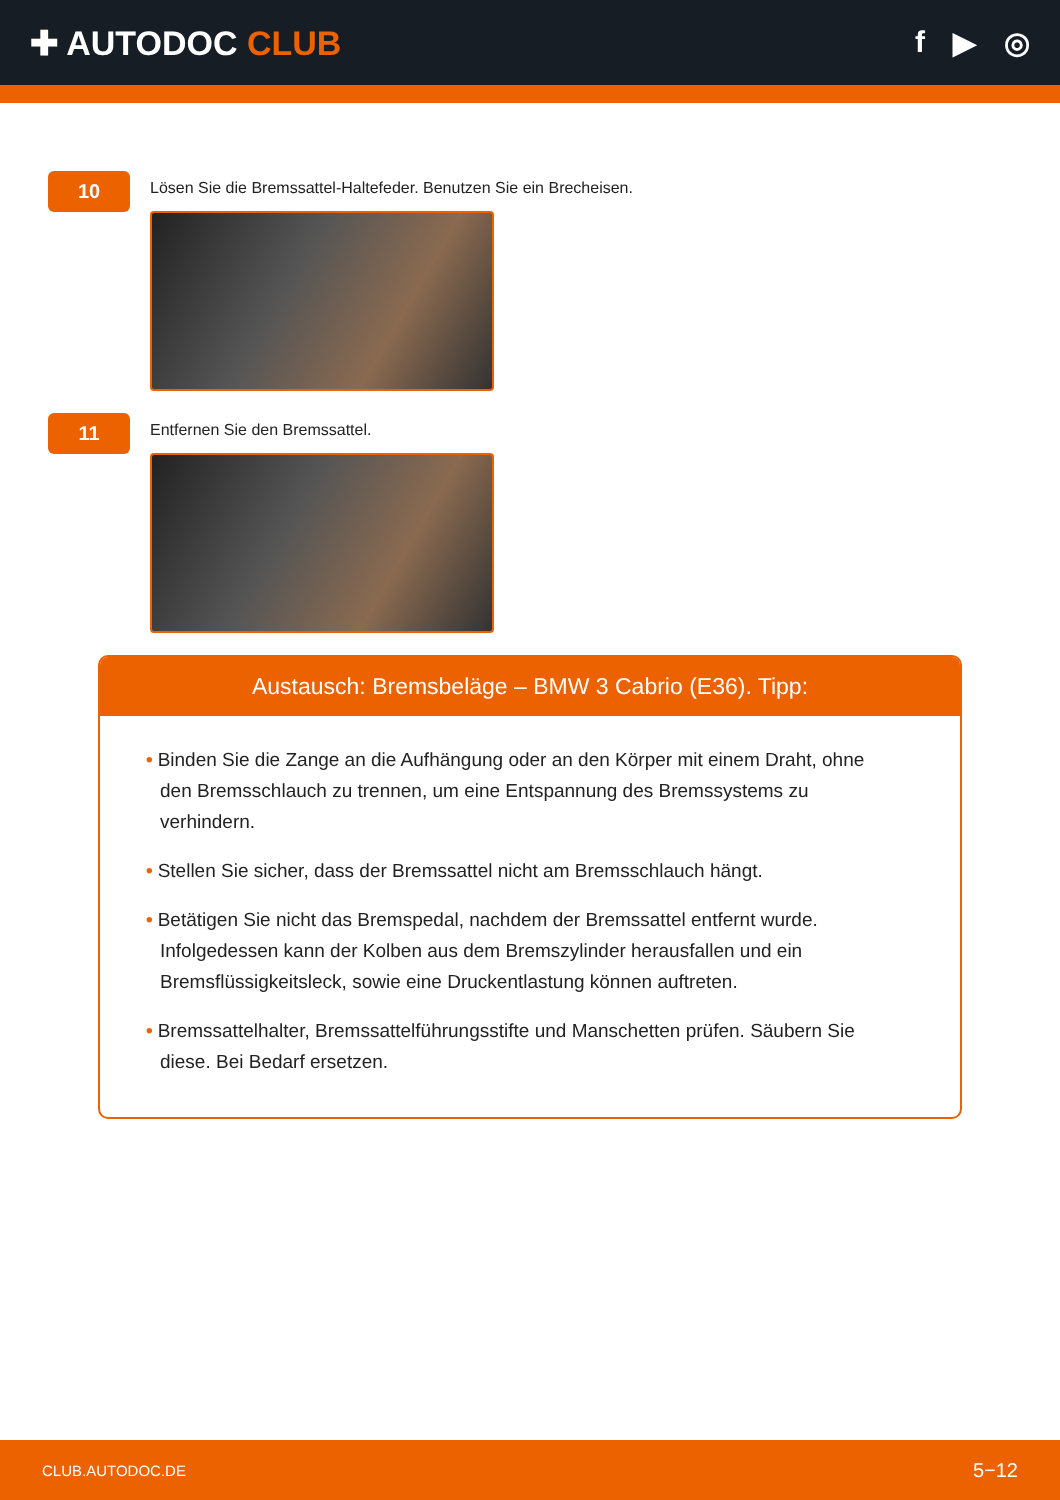✚ AUTODOC CLUB f ▶ ◎
10
Lösen Sie die Bremssattel-Haltefeder. Benutzen Sie ein Brecheisen.
11
Entfernen Sie den Bremssattel.
Austausch: Bremsbeläge – BMW 3 Cabrio (E36). Tipp:
• Binden Sie die Zange an die Aufhängung oder an den Körper mit einem Draht, ohne den Bremsschlauch zu trennen, um eine Entspannung des Bremssystems zu verhindern.
• Stellen Sie sicher, dass der Bremssattel nicht am Bremsschlauch hängt.
• Betätigen Sie nicht das Bremspedal, nachdem der Bremssattel entfernt wurde. Infolgedessen kann der Kolben aus dem Bremszylinder herausfallen und ein Bremsflüssigkeitsleck, sowie eine Druckentlastung können auftreten.
• Bremssattelhalter, Bremssattelführungsstifte und Manschetten prüfen. Säubern Sie diese. Bei Bedarf ersetzen.
CLUB.AUTODOC.DE 5−12